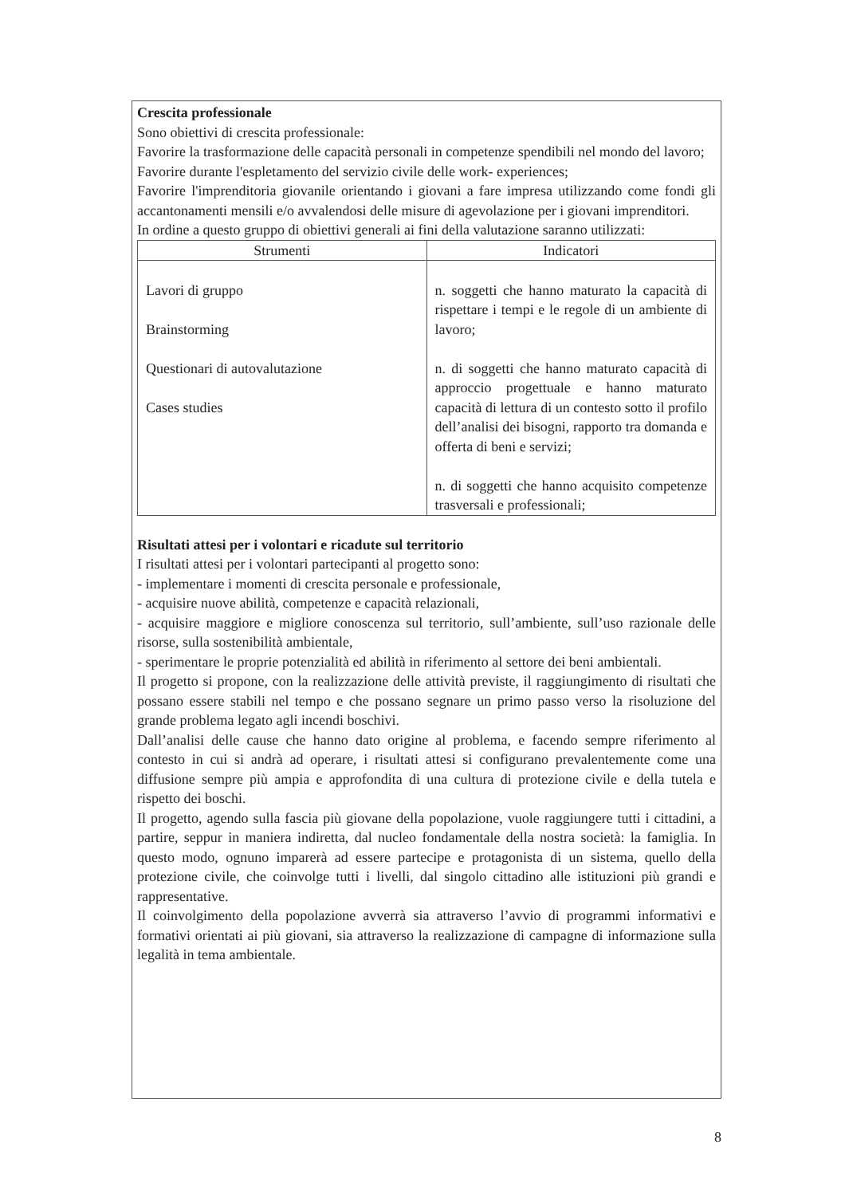Crescita professionale
Sono obiettivi di crescita professionale:
Favorire la trasformazione delle capacità personali in competenze spendibili nel mondo del lavoro;
Favorire durante l'espletamento del servizio civile delle work- experiences;
Favorire l'imprenditoria giovanile orientando i giovani a fare impresa utilizzando come fondi gli accantonamenti mensili e/o avvalendosi delle misure di agevolazione per i giovani imprenditori.
In ordine a questo gruppo di obiettivi generali ai fini della valutazione saranno utilizzati:
| Strumenti | Indicatori |
| --- | --- |
| Lavori di gruppo Brainstorming Questionari di autovalutazione Cases studies | n. soggetti che hanno maturato la capacità di rispettare i tempi e le regole di un ambiente di lavoro; n. di soggetti che hanno maturato capacità di approccio progettuale e hanno maturato capacità di lettura di un contesto sotto il profilo dell’analisi dei bisogni, rapporto tra domanda e offerta di beni e servizi; n. di soggetti che hanno acquisito competenze trasversali e professionali; |
Risultati attesi per i volontari e ricadute sul territorio
I risultati attesi per i volontari partecipanti al progetto sono:
- implementare i momenti di crescita personale e professionale,
- acquisire nuove abilità, competenze e capacità relazionali,
- acquisire maggiore e migliore conoscenza sul territorio, sull’ambiente, sull’uso razionale delle risorse, sulla sostenibilità ambientale,
- sperimentare le proprie potenzialità ed abilità in riferimento al settore dei beni ambientali.
Il progetto si propone, con la realizzazione delle attività previste, il raggiungimento di risultati che possano essere stabili nel tempo e che possano segnare un primo passo verso la risoluzione del grande problema legato agli incendi boschivi.
Dall’analisi delle cause che hanno dato origine al problema, e facendo sempre riferimento al contesto in cui si andrà ad operare, i risultati attesi si configurano prevalentemente come una diffusione sempre più ampia e approfondita di una cultura di protezione civile e della tutela e rispetto dei boschi.
Il progetto, agendo sulla fascia più giovane della popolazione, vuole raggiungere tutti i cittadini, a partire, seppur in maniera indiretta, dal nucleo fondamentale della nostra società: la famiglia. In questo modo, ognuno imparerà ad essere partecipe e protagonista di un sistema, quello della protezione civile, che coinvolge tutti i livelli, dal singolo cittadino alle istituzioni più grandi e rappresentative.
Il coinvolgimento della popolazione avverrà sia attraverso l’avvio di programmi informativi e formativi orientati ai più giovani, sia attraverso la realizzazione di campagne di informazione sulla legalità in tema ambientale.
8